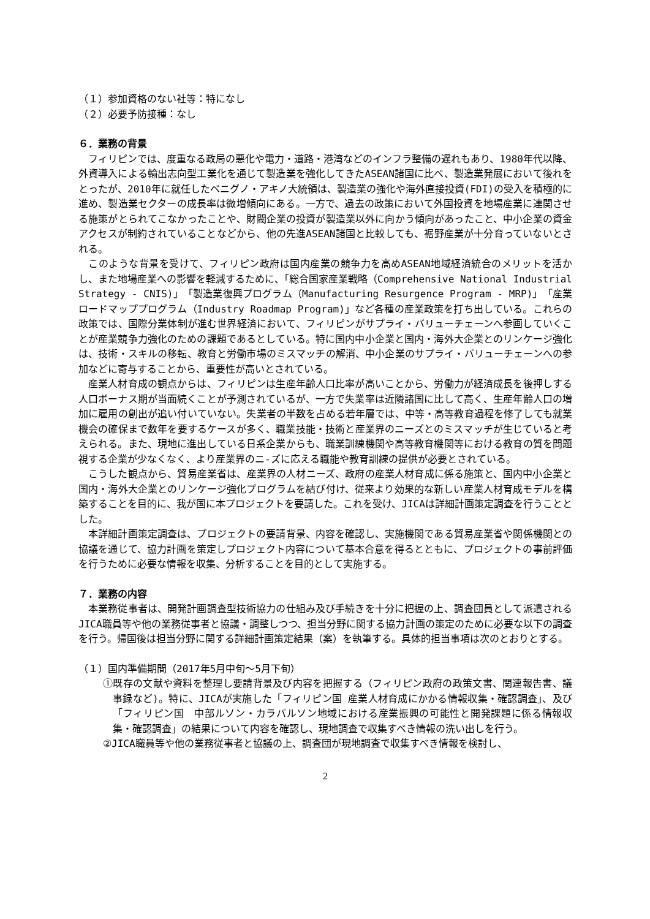（１）参加資格のない社等：特になし
（２）必要予防接種：なし
６．業務の背景
フィリピンでは、度重なる政局の悪化や電力・道路・港湾などのインフラ整備の遅れもあり、1980年代以降、外資導入による輸出志向型工業化を通じて製造業を強化してきたASEAN諸国に比べ、製造業発展において後れをとったが、2010年に就任したベニグノ・アキノ大統領は、製造業の強化や海外直接投資(FDI)の受入を積極的に進め、製造業セクターの成長率は微増傾向にある。一方で、過去の政策において外国投資を地場産業に連関させる施策がとられてこなかったことや、財閥企業の投資が製造業以外に向かう傾向があったこと、中小企業の資金アクセスが制約されていることなどから、他の先進ASEAN諸国と比較しても、裾野産業が十分育っていないとされる。
このような背景を受けて、フィリピン政府は国内産業の競争力を高めASEAN地域経済統合のメリットを活かし、また地場産業への影響を軽減するために、「総合国家産業戦略（Comprehensive National Industrial Strategy - CNIS)」「製造業復興プログラム（Manufacturing Resurgence Program - MRP)」「産業ロードマッププログラム（Industry Roadmap Program)」など各種の産業政策を打ち出している。これらの政策では、国際分業体制が進む世界経済において、フィリピンがサプライ・バリューチェーンへ参画していくことが産業競争力強化のための課題であるとしている。特に国内中小企業と国内・海外大企業とのリンケージ強化は、技術・スキルの移転、教育と労働市場のミスマッチの解消、中小企業のサプライ・バリューチェーンへの参加などに寄与することから、重要性が高いとされている。
産業人材育成の観点からは、フィリピンは生産年齢人口比率が高いことから、労働力が経済成長を後押しする人口ボーナス期が当面続くことが予測されているが、一方で失業率は近隣諸国に比して高く、生産年齢人口の増加に雇用の創出が追い付いていない。失業者の半数を占める若年層では、中等・高等教育過程を修了しても就業機会の確保まで数年を要するケースが多く、職業技能・技術と産業界のニーズとのミスマッチが生じていると考えられる。また、現地に進出している日系企業からも、職業訓練機関や高等教育機関等における教育の質を問題視する企業が少なくなく、より産業界のニ-ズに応える職能や教育訓練の提供が必要とされている。
こうした観点から、貿易産業省は、産業界の人材ニーズ、政府の産業人材育成に係る施策と、国内中小企業と国内・海外大企業とのリンケージ強化プログラムを結び付け、従来より効果的な新しい産業人材育成モデルを構築することを目的に、我が国に本プロジェクトを要請した。これを受け、JICAは詳細計画策定調査を行うこととした。
本詳細計画策定調査は、プロジェクトの要請背景、内容を確認し、実施機関である貿易産業省や関係機関との協議を通じて、協力計画を策定しプロジェクト内容について基本合意を得るとともに、プロジェクトの事前評価を行うために必要な情報を収集、分析することを目的として実施する。
７．業務の内容
本業務従事者は、開発計画調査型技術協力の仕組み及び手続きを十分に把握の上、調査団員として派遣されるJICA職員等や他の業務従事者と協議・調整しつつ、担当分野に関する協力計画の策定のために必要な以下の調査を行う。帰国後は担当分野に関する詳細計画策定結果（案）を執筆する。具体的担当事項は次のとおりとする。
（１）国内準備期間（2017年5月中旬～5月下旬）
①既存の文献や資料を整理し要請背景及び内容を把握する（フィリピン政府の政策文書、関連報告書、議事録など)。特に、JICAが実施した「フィリピン国 産業人材育成にかかる情報収集・確認調査」、及び「フィリピン国　中部ルソン・カラバルソン地域における産業振興の可能性と開発課題に係る情報収集・確認調査」の結果について内容を確認し、現地調査で収集すべき情報の洗い出しを行う。
②JICA職員等や他の業務従事者と協議の上、調査団が現地調査で収集すべき情報を検討し、
2